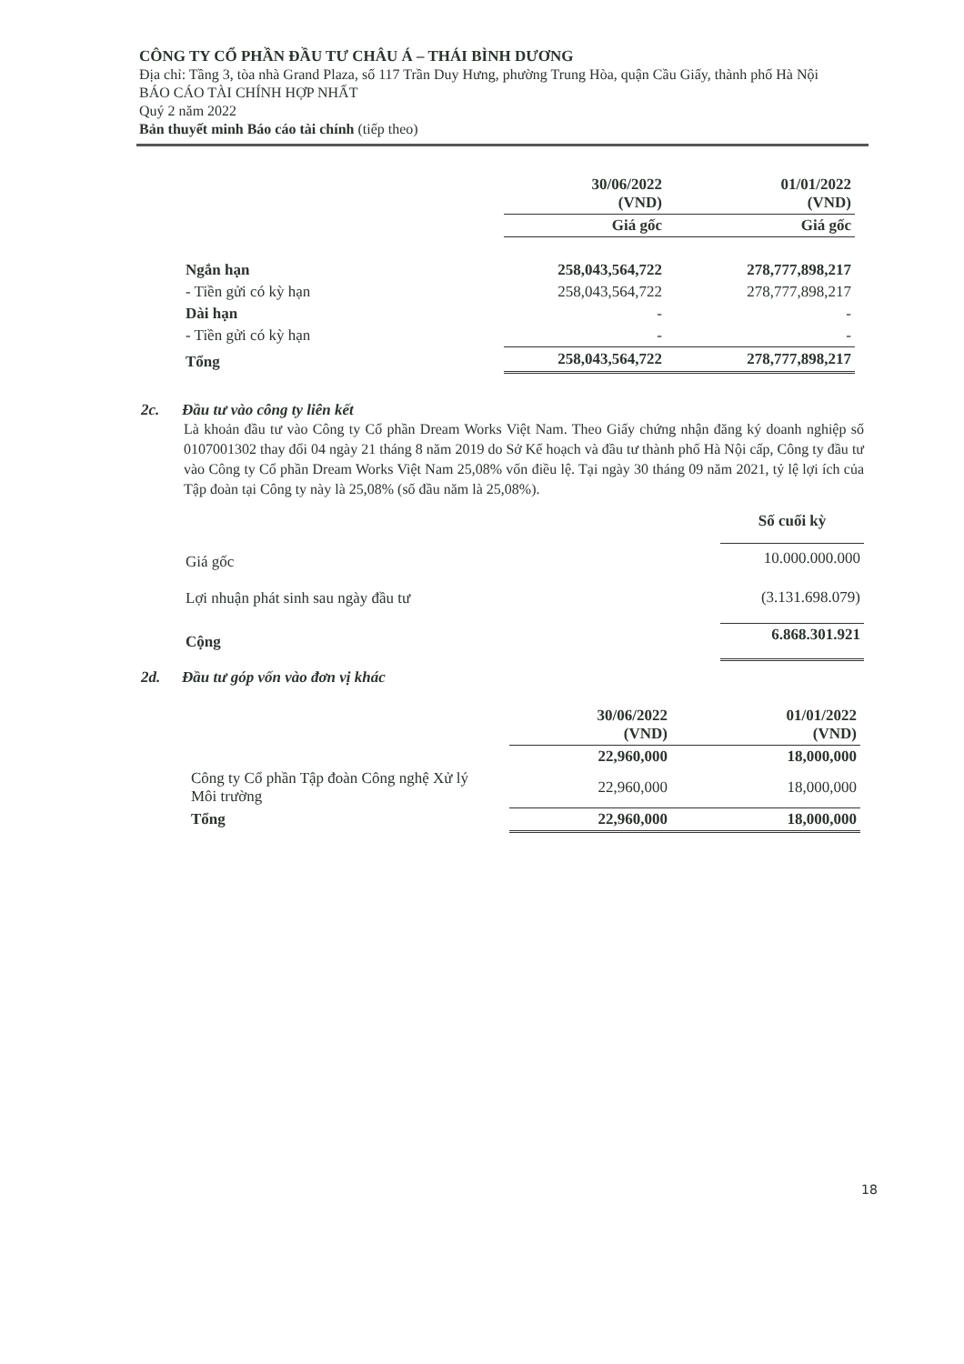CÔNG TY CỔ PHẦN ĐẦU TƯ CHÂU Á – THÁI BÌNH DƯƠNG
Địa chỉ: Tầng 3, tòa nhà Grand Plaza, số 117 Trần Duy Hưng, phường Trung Hòa, quận Cầu Giấy, thành phố Hà Nội
BÁO CÁO TÀI CHÍNH HỢP NHẤT
Quý 2 năm 2022
Bản thuyết minh Báo cáo tài chính (tiếp theo)
| | 30/06/2022 (VND) | 01/01/2022 (VND) |
| --- | --- | --- |
| | Giá gốc | Giá gốc |
| Ngắn hạn | 258,043,564,722 | 278,777,898,217 |
| - Tiền gửi có kỳ hạn | 258,043,564,722 | 278,777,898,217 |
| Dài hạn | - | - |
| - Tiền gửi có kỳ hạn | - | - |
| Tổng | 258,043,564,722 | 278,777,898,217 |
2c. Đầu tư vào công ty liên kết
Là khoản đầu tư vào Công ty Cổ phần Dream Works Việt Nam. Theo Giấy chứng nhận đăng ký doanh nghiệp số 0107001302 thay đổi 04 ngày 21 tháng 8 năm 2019 do Sở Kế hoạch và đầu tư thành phố Hà Nội cấp, Công ty đầu tư vào Công ty Cổ phần Dream Works Việt Nam 25,08% vốn điều lệ. Tại ngày 30 tháng 09 năm 2021, tỷ lệ lợi ích của Tập đoàn tại Công ty này là 25,08% (số đầu năm là 25,08%).
| | Số cuối kỳ |
| Giá gốc | 10.000.000.000 |
| Lợi nhuận phát sinh sau ngày đầu tư | (3.131.698.079) |
| Cộng | 6.868.301.921 |
2d. Đầu tư góp vốn vào đơn vị khác
| | 30/06/2022 (VND) | 01/01/2022 (VND) |
| --- | --- | --- |
| | 22,960,000 | 18,000,000 |
| Công ty Cổ phần Tập đoàn Công nghệ Xử lý Môi trường | 22,960,000 | 18,000,000 |
| Tổng | 22,960,000 | 18,000,000 |
18